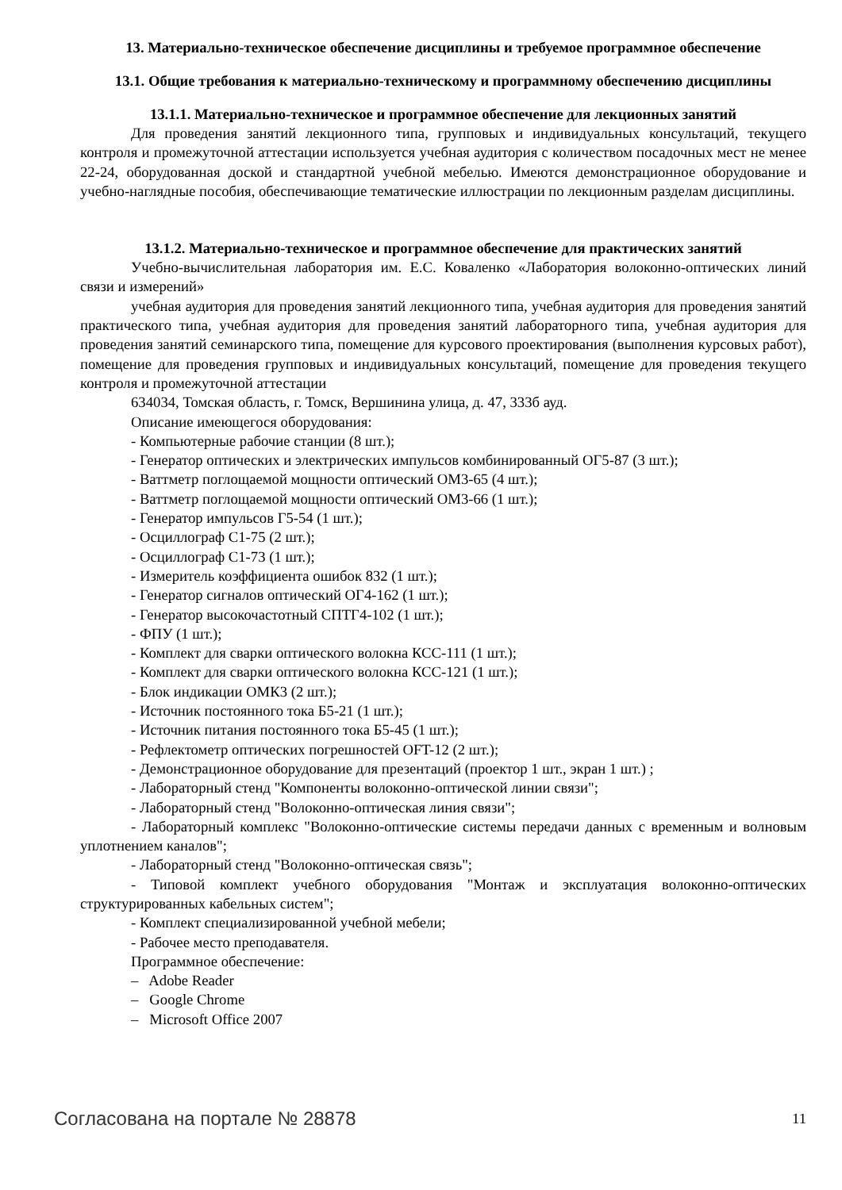13. Материально-техническое обеспечение дисциплины и требуемое программное обеспечение
13.1. Общие требования к материально-техническому и программному обеспечению дисциплины
13.1.1. Материально-техническое и программное обеспечение для лекционных занятий
Для проведения занятий лекционного типа, групповых и индивидуальных консультаций, текущего контроля и промежуточной аттестации используется учебная аудитория с количеством посадочных мест не менее 22-24, оборудованная доской и стандартной учебной мебелью. Имеются демонстрационное оборудование и учебно-наглядные пособия, обеспечивающие тематические иллюстрации по лекционным разделам дисциплины.
13.1.2. Материально-техническое и программное обеспечение для практических занятий
Учебно-вычислительная лаборатория им. Е.С. Коваленко «Лаборатория волоконно-оптических линий связи и измерений»
учебная аудитория для проведения занятий лекционного типа, учебная аудитория для проведения занятий практического типа, учебная аудитория для проведения занятий лабораторного типа, учебная аудитория для проведения занятий семинарского типа, помещение для курсового проектирования (выполнения курсовых работ), помещение для проведения групповых и индивидуальных консультаций, помещение для проведения текущего контроля и промежуточной аттестации
634034, Томская область, г. Томск, Вершинина улица, д. 47, 333б ауд.
Описание имеющегося оборудования:
- Компьютерные рабочие станции (8 шт.);
- Генератор оптических и электрических импульсов комбинированный ОГ5-87 (3 шт.);
- Ваттметр поглощаемой мощности оптический ОМ3-65 (4 шт.);
- Ваттметр поглощаемой мощности оптический ОМ3-66 (1 шт.);
- Генератор импульсов Г5-54 (1 шт.);
- Осциллограф С1-75 (2 шт.);
- Осциллограф С1-73 (1 шт.);
- Измеритель коэффициента ошибок 832 (1 шт.);
- Генератор сигналов оптический ОГ4-162 (1 шт.);
- Генератор высокочастотный СПТГ4-102 (1 шт.);
- ФПУ (1 шт.);
- Комплект для сварки оптического волокна КСС-111 (1 шт.);
- Комплект для сварки оптического волокна КСС-121 (1 шт.);
- Блок индикации ОМК3 (2 шт.);
- Источник постоянного тока Б5-21 (1 шт.);
- Источник питания постоянного тока Б5-45 (1 шт.);
- Рефлектометр оптических погрешностей OFT-12 (2 шт.);
- Демонстрационное оборудование для презентаций (проектор 1 шт., экран 1 шт.) ;
- Лабораторный стенд "Компоненты волоконно-оптической линии связи";
- Лабораторный стенд "Волоконно-оптическая линия связи";
- Лабораторный комплекс "Волоконно-оптические системы передачи данных с временным и волновым уплотнением каналов";
- Лабораторный стенд "Волоконно-оптическая связь";
- Типовой комплект учебного оборудования "Монтаж и эксплуатация волоконно-оптических структурированных кабельных систем";
- Комплект специализированной учебной мебели;
- Рабочее место преподавателя.
Программное обеспечение:
– Adobe Reader
– Google Chrome
– Microsoft Office 2007
Согласована на портале № 28878 11